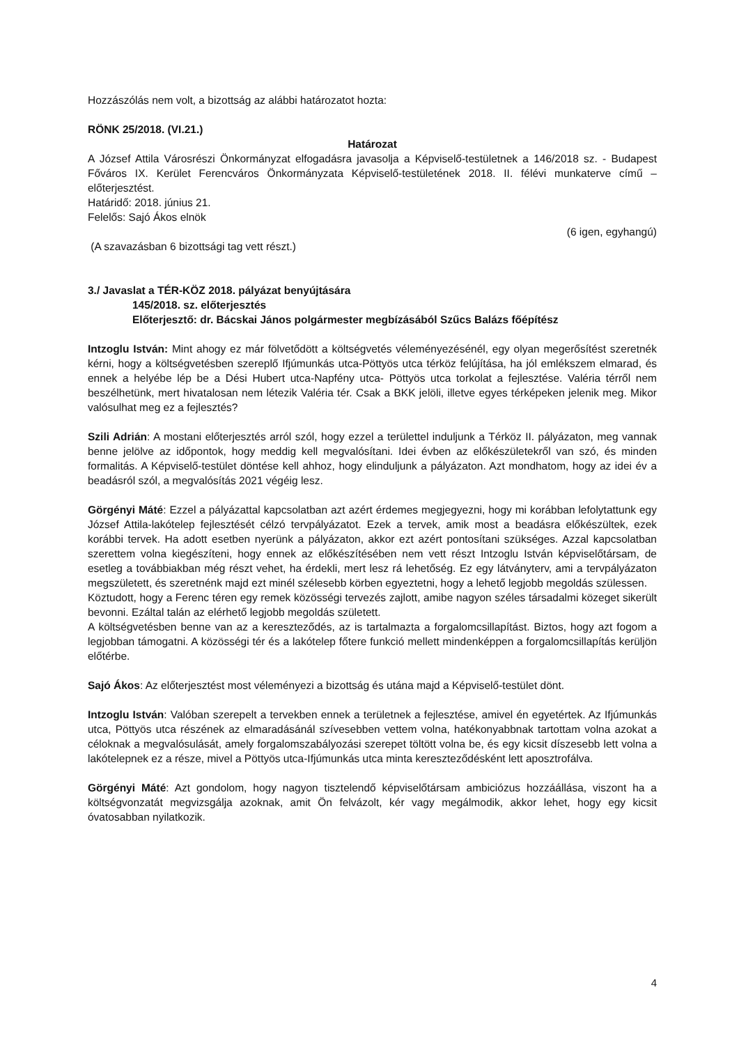Hozzászólás nem volt, a bizottság az alábbi határozatot hozta:
RÖNK 25/2018. (VI.21.)
Határozat
A József Attila Városrészi Önkormányzat elfogadásra javasolja a Képviselő-testületnek a 146/2018 sz. - Budapest Főváros IX. Kerület Ferencváros Önkormányzata Képviselő-testületének 2018. II. félévi munkaterve című – előterjesztést.
Határidő: 2018. június 21.
Felelős: Sajó Ákos elnök
(6 igen, egyhangú)
(A szavazásban 6 bizottsági tag vett részt.)
3./ Javaslat a TÉR-KÖZ 2018. pályázat benyújtására
145/2018. sz. előterjesztés
Előterjesztő: dr. Bácskai János polgármester megbízásából Szűcs Balázs főépítész
Intzoglu István: Mint ahogy ez már fölvetődött a költségvetés véleményezésénél, egy olyan megerősítést szeretnék kérni, hogy a költségvetésben szereplő Ifjúmunkás utca-Pöttyös utca térköz felújítása, ha jól emlékszem elmarad, és ennek a helyébe lép be a Dési Hubert utca-Napfény utca- Pöttyös utca torkolat a fejlesztése. Valéria térről nem beszélhetünk, mert hivatalosan nem létezik Valéria tér. Csak a BKK jelöli, illetve egyes térképeken jelenik meg. Mikor valósulhat meg ez a fejlesztés?
Szili Adrián: A mostani előterjesztés arról szól, hogy ezzel a területtel induljunk a Térköz II. pályázaton, meg vannak benne jelölve az időpontok, hogy meddig kell megvalósítani. Idei évben az előkészületekről van szó, és minden formalitás. A Képviselő-testület döntése kell ahhoz, hogy elinduljunk a pályázaton. Azt mondhatom, hogy az idei év a beadásról szól, a megvalósítás 2021 végéig lesz.
Görgényi Máté: Ezzel a pályázattal kapcsolatban azt azért érdemes megjegyezni, hogy mi korábban lefolytattunk egy József Attila-lakótelep fejlesztését célzó tervpályázatot. Ezek a tervek, amik most a beadásra előkészültek, ezek korábbi tervek. Ha adott esetben nyerünk a pályázaton, akkor ezt azért pontosítani szükséges. Azzal kapcsolatban szerettem volna kiegészíteni, hogy ennek az előkészítésében nem vett részt Intzoglu István képviselőtársam, de esetleg a továbbiakban még részt vehet, ha érdekli, mert lesz rá lehetőség. Ez egy látványterv, ami a tervpályázaton megszületett, és szeretnénk majd ezt minél szélesebb körben egyeztetni, hogy a lehető legjobb megoldás szülessen.
Köztudott, hogy a Ferenc téren egy remek közösségi tervezés zajlott, amibe nagyon széles társadalmi közeget sikerült bevonni. Ezáltal talán az elérhető legjobb megoldás született.
A költségvetésben benne van az a kereszteződés, az is tartalmazta a forgalomcsillapítást. Biztos, hogy azt fogom a legjobban támogatni. A közösségi tér és a lakótelep főtere funkció mellett mindenképpen a forgalomcsillapítás kerüljön előtérbe.
Sajó Ákos: Az előterjesztést most véleményezi a bizottság és utána majd a Képviselő-testület dönt.
Intzoglu István: Valóban szerepelt a tervekben ennek a területnek a fejlesztése, amivel én egyetértek. Az Ifjúmunkás utca, Pöttyös utca részének az elmaradásánál szívesebben vettem volna, hatékonyabbnak tartottam volna azokat a céloknak a megvalósulását, amely forgalomszabályozási szerepet töltött volna be, és egy kicsit díszesebb lett volna a lakótelepnek ez a része, mivel a Pöttyös utca-Ifjúmunkás utca minta kereszteződésként lett aposztrofálva.
Görgényi Máté: Azt gondolom, hogy nagyon tisztelendő képviselőtársam ambiciózus hozzáállása, viszont ha a költségvonzatát megvizsgálja azoknak, amit Ön felvázolt, kér vagy megálmodik, akkor lehet, hogy egy kicsit óvatosabban nyilatkozik.
4